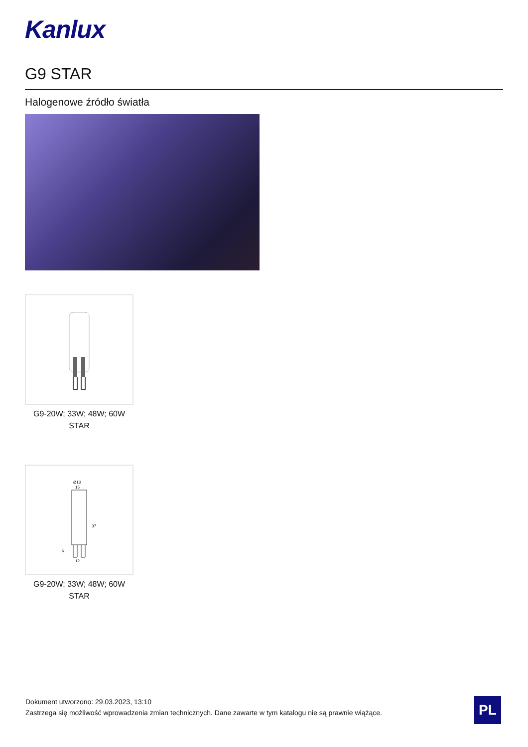Kanlux
G9 STAR
Halogenowe źródło światła
G9-20W; 33W; 48W; 60W
STAR
Ø13
15
37
6
12
G9-20W; 33W; 48W; 60W
STAR
Dokument utworzono: 29.03.2023, 13:10
Zastrzega się możliwość wprowadzenia zmian technicznych. Dane zawarte w tym katalogu nie są prawnie wiążące.
PL